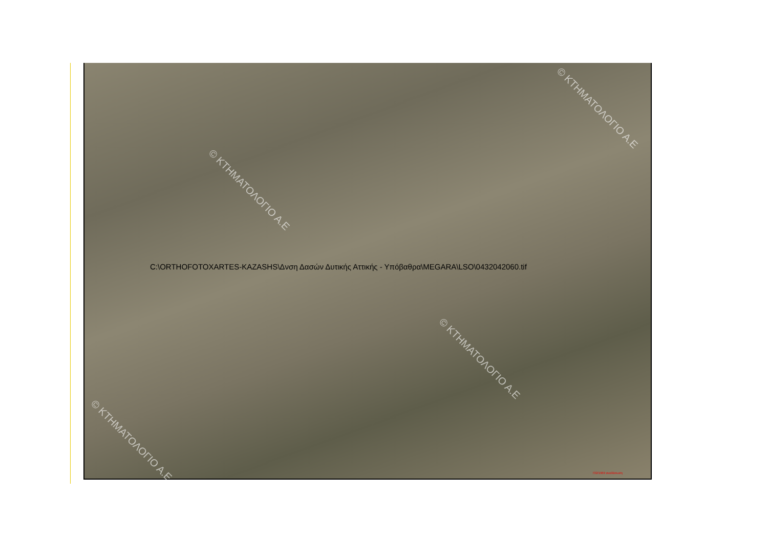© ΚΤΗΜΑΤΟΛΟΓΙΟ Α.Ε
© ΚΤΗΜΑΤΟΛΟΓΙΟ Α.Ε
© ΚΤΗΜΑΤΟΛΟΓΙΟ Α.Ε
© ΚΤΗΜΑΤΟΛΟΓΙΟ Α.Ε
C:\ORTHOFOTOXARTES-KAZASHS\Δνση Δασών Δυτικής Αττικής - Υπόβαθρα\MEGARA\LSO\0432042060.tif
732/1969 αναδάσωση